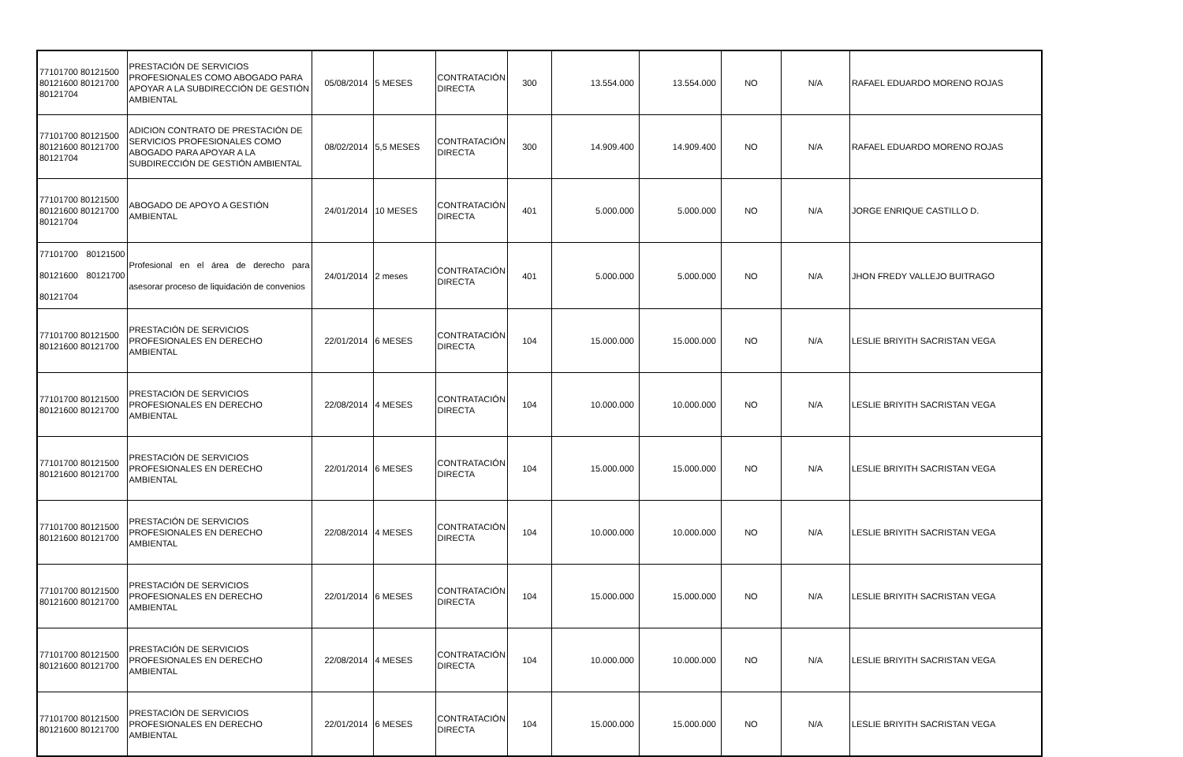| 77101700 80121500 80121600 80121700 80121704 | PRESTACIÓN DE SERVICIOS PROFESIONALES COMO ABOGADO PARA APOYAR A LA SUBDIRECCIÓN DE GESTIÓN AMBIENTAL | 05/08/2014 | 5 MESES | CONTRATACIÓN DIRECTA | 300 | 13.554.000 | 13.554.000 | NO | N/A | RAFAEL EDUARDO MORENO ROJAS |
| 77101700 80121500 80121600 80121700 80121704 | ADICION CONTRATO DE PRESTACIÓN DE SERVICIOS PROFESIONALES COMO ABOGADO PARA APOYAR A LA SUBDIRECCIÓN DE GESTIÓN AMBIENTAL | 08/02/2014 | 5,5 MESES | CONTRATACIÓN DIRECTA | 300 | 14.909.400 | 14.909.400 | NO | N/A | RAFAEL EDUARDO MORENO ROJAS |
| 77101700 80121500 80121600 80121700 80121704 | ABOGADO DE APOYO A GESTIÓN AMBIENTAL | 24/01/2014 | 10 MESES | CONTRATACIÓN DIRECTA | 401 | 5.000.000 | 5.000.000 | NO | N/A | JORGE ENRIQUE CASTILLO D. |
| 77101700 80121500 80121600 80121700 80121704 | Profesional en el área de derecho para asesorar proceso de liquidación de convenios | 24/01/2014 | 2 meses | CONTRATACIÓN DIRECTA | 401 | 5.000.000 | 5.000.000 | NO | N/A | JHON FREDY VALLEJO BUITRAGO |
| 77101700 80121500 80121600 80121700 | PRESTACIÓN DE SERVICIOS PROFESIONALES EN DERECHO AMBIENTAL | 22/01/2014 | 6 MESES | CONTRATACIÓN DIRECTA | 104 | 15.000.000 | 15.000.000 | NO | N/A | LESLIE BRIYITH SACRISTAN VEGA |
| 77101700 80121500 80121600 80121700 | PRESTACIÓN DE SERVICIOS PROFESIONALES EN DERECHO AMBIENTAL | 22/08/2014 | 4 MESES | CONTRATACIÓN DIRECTA | 104 | 10.000.000 | 10.000.000 | NO | N/A | LESLIE BRIYITH SACRISTAN VEGA |
| 77101700 80121500 80121600 80121700 | PRESTACIÓN DE SERVICIOS PROFESIONALES EN DERECHO AMBIENTAL | 22/01/2014 | 6 MESES | CONTRATACIÓN DIRECTA | 104 | 15.000.000 | 15.000.000 | NO | N/A | LESLIE BRIYITH SACRISTAN VEGA |
| 77101700 80121500 80121600 80121700 | PRESTACIÓN DE SERVICIOS PROFESIONALES EN DERECHO AMBIENTAL | 22/08/2014 | 4 MESES | CONTRATACIÓN DIRECTA | 104 | 10.000.000 | 10.000.000 | NO | N/A | LESLIE BRIYITH SACRISTAN VEGA |
| 77101700 80121500 80121600 80121700 | PRESTACIÓN DE SERVICIOS PROFESIONALES EN DERECHO AMBIENTAL | 22/01/2014 | 6 MESES | CONTRATACIÓN DIRECTA | 104 | 15.000.000 | 15.000.000 | NO | N/A | LESLIE BRIYITH SACRISTAN VEGA |
| 77101700 80121500 80121600 80121700 | PRESTACIÓN DE SERVICIOS PROFESIONALES EN DERECHO AMBIENTAL | 22/08/2014 | 4 MESES | CONTRATACIÓN DIRECTA | 104 | 10.000.000 | 10.000.000 | NO | N/A | LESLIE BRIYITH SACRISTAN VEGA |
| 77101700 80121500 80121600 80121700 | PRESTACIÓN DE SERVICIOS PROFESIONALES EN DERECHO AMBIENTAL | 22/01/2014 | 6 MESES | CONTRATACIÓN DIRECTA | 104 | 15.000.000 | 15.000.000 | NO | N/A | LESLIE BRIYITH SACRISTAN VEGA |